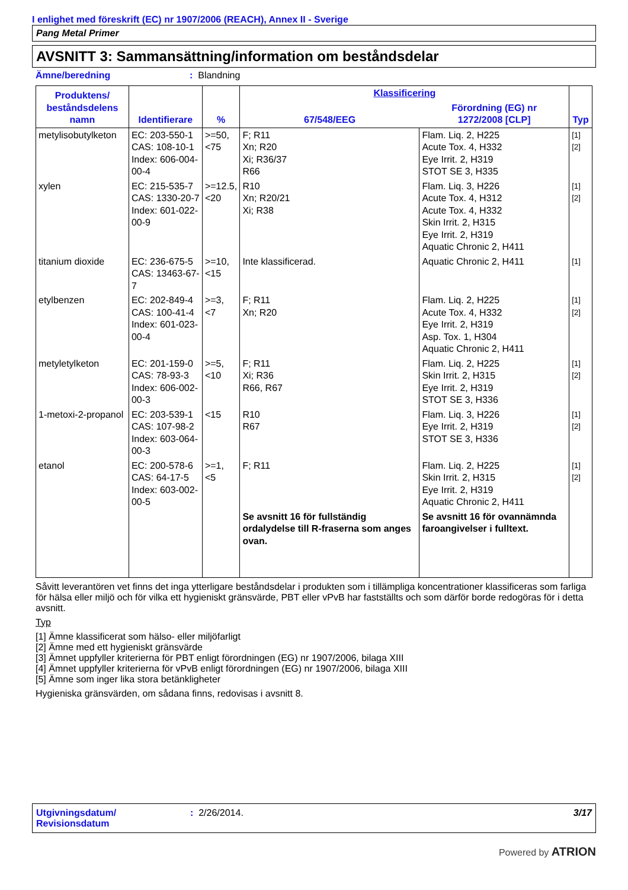I enlighet med föreskrift (EC) nr 1907/2006 (REACH), Annex II - Sverige
Pang Metal Primer
AVSNITT 3: Sammansättning/information om beståndsdelar
Ämne/beredning: Blandning
| Produktens/ beståndsdelens namn | Identifierare | % | Klassificering | | Typ |
| --- | --- | --- | --- | --- | --- |
| | | | 67/548/EEG | Förordning (EG) nr 1272/2008 [CLP] | |
| metylisobutylketon | EC: 203-550-1 CAS: 108-10-1 Index: 606-004-00-4 | >=50, <75 | F; R11 Xn; R20 Xi; R36/37 R66 | Flam. Liq. 2, H225 Acute Tox. 4, H332 Eye Irrit. 2, H319 STOT SE 3, H335 | [1] [2] |
| xylen | EC: 215-535-7 CAS: 1330-20-7 Index: 601-022-00-9 | >=12.5, <20 | R10 Xn; R20/21 Xi; R38 | Flam. Liq. 3, H226 Acute Tox. 4, H312 Acute Tox. 4, H332 Skin Irrit. 2, H315 Eye Irrit. 2, H319 Aquatic Chronic 2, H411 | [1] [2] |
| titanium dioxide | EC: 236-675-5 CAS: 13463-67-7 | >=10, <15 | Inte klassificerad. | Aquatic Chronic 2, H411 | [1] |
| etylbenzen | EC: 202-849-4 CAS: 100-41-4 Index: 601-023-00-4 | >=3, <7 | F; R11 Xn; R20 | Flam. Liq. 2, H225 Acute Tox. 4, H332 Eye Irrit. 2, H319 Asp. Tox. 1, H304 Aquatic Chronic 2, H411 | [1] [2] |
| metyletylketon | EC: 201-159-0 CAS: 78-93-3 Index: 606-002-00-3 | >=5, <10 | F; R11 Xi; R36 R66, R67 | Flam. Liq. 2, H225 Skin Irrit. 2, H315 Eye Irrit. 2, H319 STOT SE 3, H336 | [1] [2] |
| 1-metoxi-2-propanol | EC: 203-539-1 CAS: 107-98-2 Index: 603-064-00-3 | <15 | R10 R67 | Flam. Liq. 3, H226 Eye Irrit. 2, H319 STOT SE 3, H336 | [1] [2] |
| etanol | EC: 200-578-6 CAS: 64-17-5 Index: 603-002-00-5 | >=1, <5 | F; R11 | Flam. Liq. 2, H225 Skin Irrit. 2, H315 Eye Irrit. 2, H319 Aquatic Chronic 2, H411 | [1] [2] |
| | | | Se avsnitt 16 för fullständig ordalydelse till R-fraserna som anges ovan. | Se avsnitt 16 för ovannämnda faroangivelser i fulltext. | |
Såvitt leverantören vet finns det inga ytterligare beståndsdelar i produkten som i tillämpliga koncentrationer klassificeras som farliga för hälsa eller miljö och för vilka ett hygieniskt gränsvärde, PBT eller vPvB har fastställts och som därför borde redogöras för i detta avsnitt.
Typ
[1] Ämne klassificerat som hälso- eller miljöfarligt
[2] Ämne med ett hygieniskt gränsvärde
[3] Ämnet uppfyller kriterierna för PBT enligt förordningen (EG) nr 1907/2006, bilaga XIII
[4] Ämnet uppfyller kriterierna för vPvB enligt förordningen (EG) nr 1907/2006, bilaga XIII
[5] Ämne som inger lika stora betänkligheter
Hygieniska gränsvärden, om sådana finns, redovisas i avsnitt 8.
Utgivningsdatum/
Revisionsdatum: 2/26/2014. 3/17
Powered by ATRION